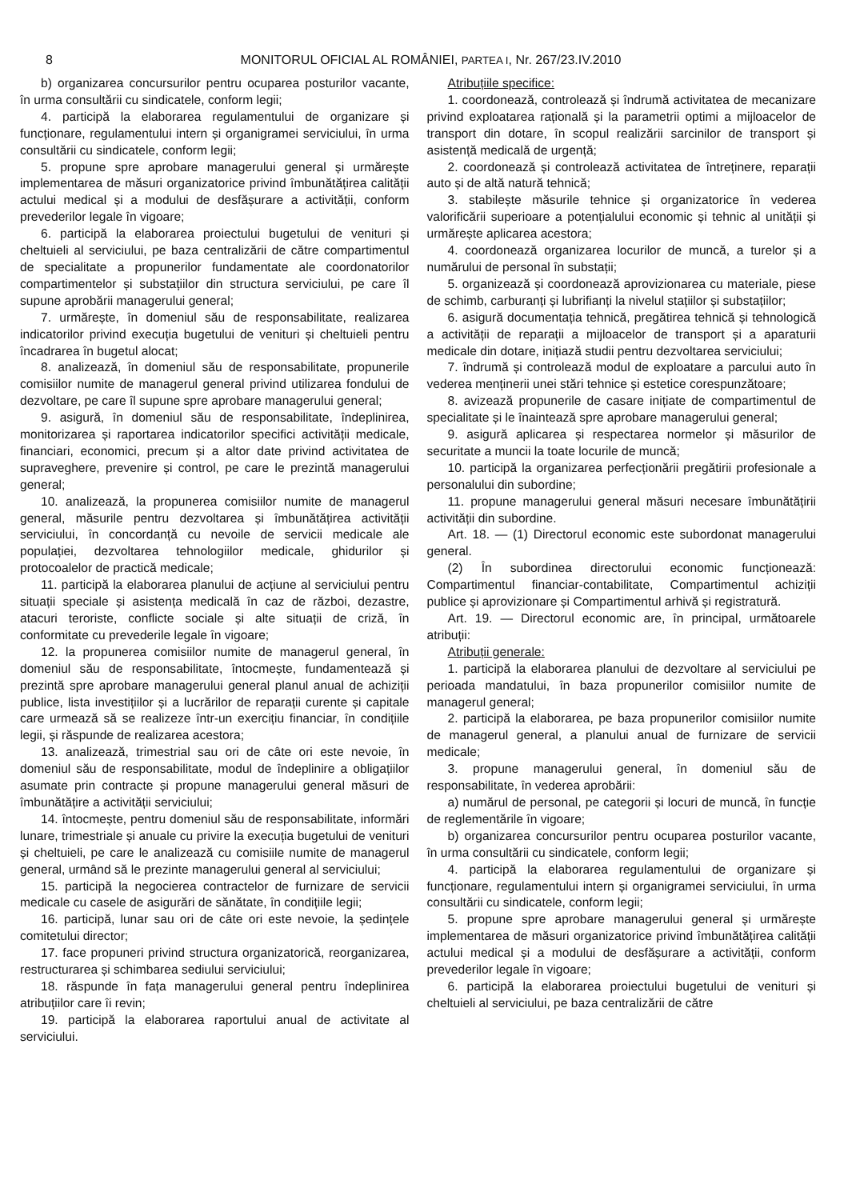8 MONITORUL OFICIAL AL ROMÂNIEI, PARTEA I, Nr. 267/23.IV.2010
b) organizarea concursurilor pentru ocuparea posturilor vacante, în urma consultării cu sindicatele, conform legii;
4. participă la elaborarea regulamentului de organizare și funcționare, regulamentului intern și organigramei serviciului, în urma consultării cu sindicatele, conform legii;
5. propune spre aprobare managerului general și urmărește implementarea de măsuri organizatorice privind îmbunătățirea calității actului medical și a modului de desfășurare a activității, conform prevederilor legale în vigoare;
6. participă la elaborarea proiectului bugetului de venituri și cheltuieli al serviciului, pe baza centralizării de către compartimentul de specialitate a propunerilor fundamentate ale coordonatorilor compartimentelor și substațiilor din structura serviciului, pe care îl supune aprobării managerului general;
7. urmărește, în domeniul său de responsabilitate, realizarea indicatorilor privind execuția bugetului de venituri și cheltuieli pentru încadrarea în bugetul alocat;
8. analizează, în domeniul său de responsabilitate, propunerile comisiilor numite de managerul general privind utilizarea fondului de dezvoltare, pe care îl supune spre aprobare managerului general;
9. asigură, în domeniul său de responsabilitate, îndeplinirea, monitorizarea și raportarea indicatorilor specifici activității medicale, financiari, economici, precum și a altor date privind activitatea de supraveghere, prevenire și control, pe care le prezintă managerului general;
10. analizează, la propunerea comisiilor numite de managerul general, măsurile pentru dezvoltarea și îmbunătățirea activității serviciului, în concordanță cu nevoile de servicii medicale ale populației, dezvoltarea tehnologiilor medicale, ghidurilor și protocoalelor de practică medicale;
11. participă la elaborarea planului de acțiune al serviciului pentru situații speciale și asistența medicală în caz de război, dezastre, atacuri teroriste, conflicte sociale și alte situații de criză, în conformitate cu prevederile legale în vigoare;
12. la propunerea comisiilor numite de managerul general, în domeniul său de responsabilitate, întocmește, fundamentează și prezintă spre aprobare managerului general planul anual de achiziții publice, lista investițiilor și a lucrărilor de reparații curente și capitale care urmează să se realizeze într-un exercițiu financiar, în condițiile legii, și răspunde de realizarea acestora;
13. analizează, trimestrial sau ori de câte ori este nevoie, în domeniul său de responsabilitate, modul de îndeplinire a obligațiilor asumate prin contracte și propune managerului general măsuri de îmbunătățire a activității serviciului;
14. întocmește, pentru domeniul său de responsabilitate, informări lunare, trimestriale și anuale cu privire la execuția bugetului de venituri și cheltuieli, pe care le analizează cu comisiile numite de managerul general, urmând să le prezinte managerului general al serviciului;
15. participă la negocierea contractelor de furnizare de servicii medicale cu casele de asigurări de sănătate, în condițiile legii;
16. participă, lunar sau ori de câte ori este nevoie, la ședințele comitetului director;
17. face propuneri privind structura organizatorică, reorganizarea, restructurarea și schimbarea sediului serviciului;
18. răspunde în fața managerului general pentru îndeplinirea atribuțiilor care îi revin;
19. participă la elaborarea raportului anual de activitate al serviciului.
Atribuțiile specifice:
1. coordonează, controlează și îndrumă activitatea de mecanizare privind exploatarea rațională și la parametrii optimi a mijloacelor de transport din dotare, în scopul realizării sarcinilor de transport și asistență medicală de urgență;
2. coordonează și controlează activitatea de întreținere, reparații auto și de altă natură tehnică;
3. stabilește măsurile tehnice și organizatorice în vederea valorificării superioare a potențialului economic și tehnic al unității și urmărește aplicarea acestora;
4. coordonează organizarea locurilor de muncă, a turelor și a numărului de personal în substații;
5. organizează și coordonează aprovizionarea cu materiale, piese de schimb, carburanți și lubrifianți la nivelul stațiilor și substațiilor;
6. asigură documentația tehnică, pregătirea tehnică și tehnologică a activității de reparații a mijloacelor de transport și a aparaturii medicale din dotare, inițiază studii pentru dezvoltarea serviciului;
7. îndrumă și controlează modul de exploatare a parcului auto în vederea menținerii unei stări tehnice și estetice corespunzătoare;
8. avizează propunerile de casare inițiate de compartimentul de specialitate și le înaintează spre aprobare managerului general;
9. asigură aplicarea și respectarea normelor și măsurilor de securitate a muncii la toate locurile de muncă;
10. participă la organizarea perfecționării pregătirii profesionale a personalului din subordine;
11. propune managerului general măsuri necesare îmbunătățirii activității din subordine.
Art. 18. — (1) Directorul economic este subordonat managerului general.
(2) În subordinea directorului economic funcționează: Compartimentul financiar-contabilitate, Compartimentul achiziții publice și aprovizionare și Compartimentul arhivă și registratură.
Art. 19. — Directorul economic are, în principal, următoarele atribuții:
Atribuții generale:
1. participă la elaborarea planului de dezvoltare al serviciului pe perioada mandatului, în baza propunerilor comisiilor numite de managerul general;
2. participă la elaborarea, pe baza propunerilor comisiilor numite de managerul general, a planului anual de furnizare de servicii medicale;
3. propune managerului general, în domeniul său de responsabilitate, în vederea aprobării:
a) numărul de personal, pe categorii și locuri de muncă, în funcție de reglementările în vigoare;
b) organizarea concursurilor pentru ocuparea posturilor vacante, în urma consultării cu sindicatele, conform legii;
4. participă la elaborarea regulamentului de organizare și funcționare, regulamentului intern și organigramei serviciului, în urma consultării cu sindicatele, conform legii;
5. propune spre aprobare managerului general și urmărește implementarea de măsuri organizatorice privind îmbunătățirea calității actului medical și a modului de desfășurare a activității, conform prevederilor legale în vigoare;
6. participă la elaborarea proiectului bugetului de venituri și cheltuieli al serviciului, pe baza centralizării de către